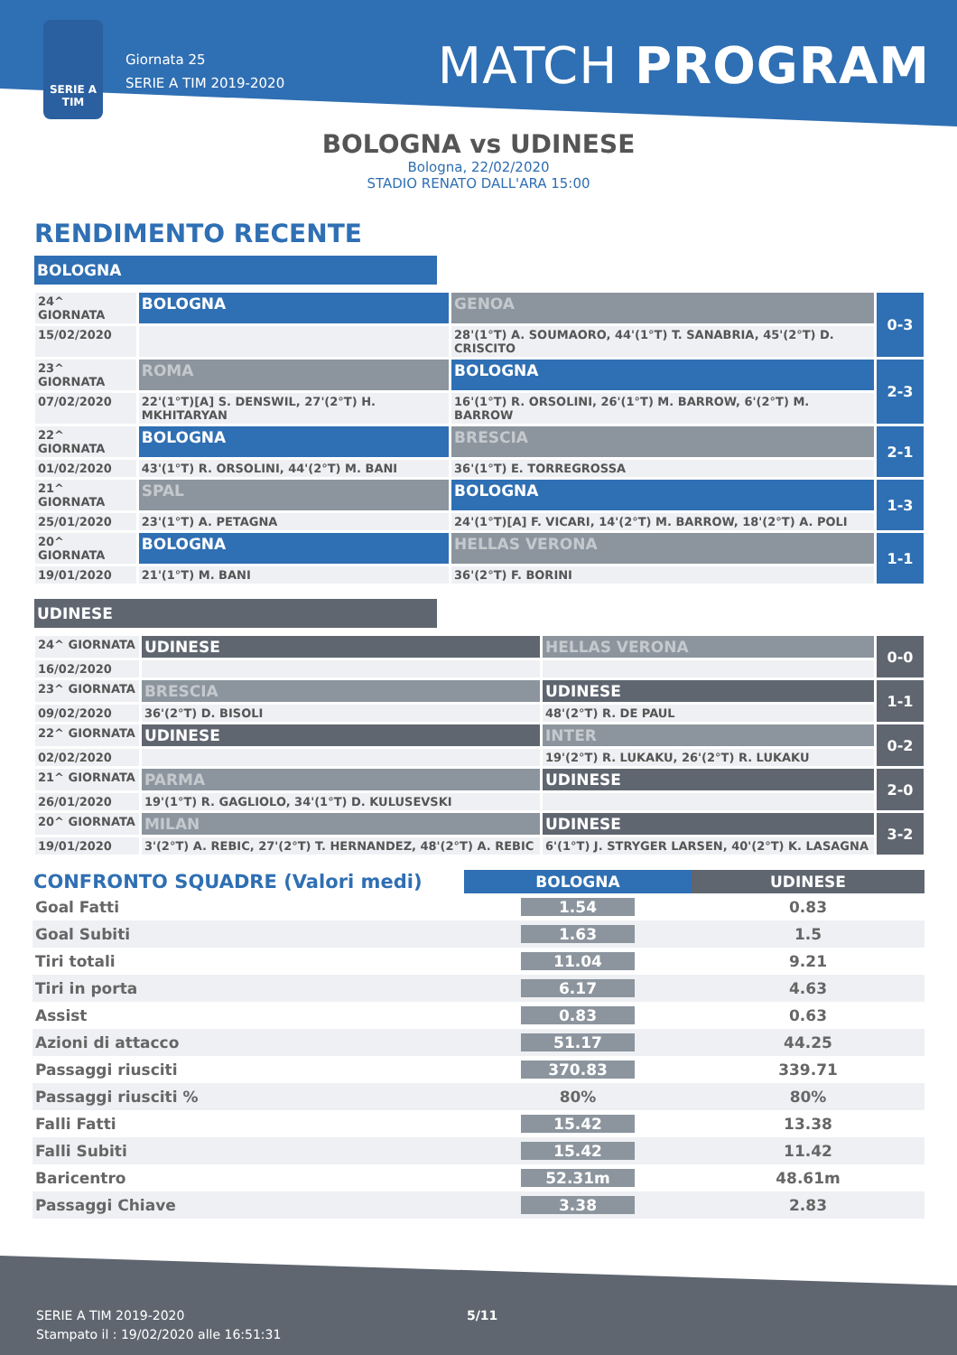SERIE A
TIM
Giornata 25
SERIE A TIM 2019-2020
MATCH PROGRAM
BOLOGNA vs UDINESE
Bologna, 22/02/2020
STADIO RENATO DALL'ARA 15:00
RENDIMENTO RECENTE
BOLOGNA
| 24^ GIORNATA | BOLOGNA | GENOA | 0-3 |
| 15/02/2020 | | 28'(1°T) A. SOUMAORO, 44'(1°T) T. SANABRIA, 45'(2°T) D. CRISCITO | |
| 23^ GIORNATA | ROMA | BOLOGNA | 2-3 |
| 07/02/2020 | 22'(1°T)[A] S. DENSWIL, 27'(2°T) H. MKHITARYAN | 16'(1°T) R. ORSOLINI, 26'(1°T) M. BARROW, 6'(2°T) M. BARROW | |
| 22^ GIORNATA | BOLOGNA | BRESCIA | 2-1 |
| 01/02/2020 | 43'(1°T) R. ORSOLINI, 44'(2°T) M. BANI | 36'(1°T) E. TORREGROSSA | |
| 21^ GIORNATA | SPAL | BOLOGNA | 1-3 |
| 25/01/2020 | 23'(1°T) A. PETAGNA | 24'(1°T)[A] F. VICARI, 14'(2°T) M. BARROW, 18'(2°T) A. POLI | |
| 20^ GIORNATA | BOLOGNA | HELLAS VERONA | 1-1 |
| 19/01/2020 | 21'(1°T) M. BANI | 36'(2°T) F. BORINI | |
UDINESE
| 24^ GIORNATA | UDINESE | HELLAS VERONA | 0-0 |
| 16/02/2020 | | | |
| 23^ GIORNATA | BRESCIA | UDINESE | 1-1 |
| 09/02/2020 | 36'(2°T) D. BISOLI | 48'(2°T) R. DE PAUL | |
| 22^ GIORNATA | UDINESE | INTER | 0-2 |
| 02/02/2020 | | 19'(2°T) R. LUKAKU, 26'(2°T) R. LUKAKU | |
| 21^ GIORNATA | PARMA | UDINESE | 2-0 |
| 26/01/2020 | 19'(1°T) R. GAGLIOLO, 34'(1°T) D. KULUSEVSKI | | |
| 20^ GIORNATA | MILAN | UDINESE | 3-2 |
| 19/01/2020 | 3'(2°T) A. REBIC, 27'(2°T) T. HERNANDEZ, 48'(2°T) A. REBIC | 6'(1°T) J. STRYGER LARSEN, 40'(2°T) K. LASAGNA | |
| CONFRONTO SQUADRE (Valori medi) | BOLOGNA | UDINESE |
| --- | --- | --- |
| Goal Fatti | 1.54 | 0.83 |
| Goal Subiti | 1.63 | 1.5 |
| Tiri totali | 11.04 | 9.21 |
| Tiri in porta | 6.17 | 4.63 |
| Assist | 0.83 | 0.63 |
| Azioni di attacco | 51.17 | 44.25 |
| Passaggi riusciti | 370.83 | 339.71 |
| Passaggi riusciti % | 80% | 80% |
| Falli Fatti | 15.42 | 13.38 |
| Falli Subiti | 15.42 | 11.42 |
| Baricentro | 52.31m | 48.61m |
| Passaggi Chiave | 3.38 | 2.83 |
SERIE A TIM 2019-2020
Stampato il : 19/02/2020 alle 16:51:31
5/11